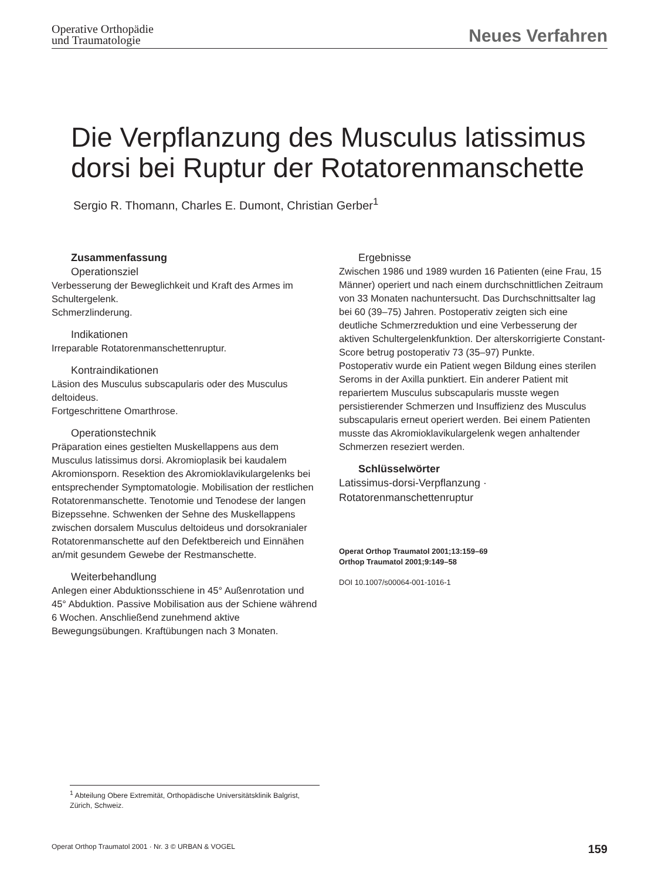Operative Orthopädie
und Traumatologie
Neues Verfahren
Die Verpflanzung des Musculus latissimus dorsi bei Ruptur der Rotatorenmanschette
Sergio R. Thomann, Charles E. Dumont, Christian Gerber<sup>1</sup>
Zusammenfassung
Operationsziel
Verbesserung der Beweglichkeit und Kraft des Armes im Schultergelenk.
Schmerzlinderung.
Indikationen
Irreparable Rotatorenmanschettenruptur.
Kontraindikationen
Läsion des Musculus subscapularis oder des Musculus deltoideus.
Fortgeschrittene Omarthrose.
Operationstechnik
Präparation eines gestielten Muskellappens aus dem Musculus latissimus dorsi. Akromioplasik bei kaudalem Akromionsporn. Resektion des Akromioklavikulargelenks bei entsprechender Symptomatologie. Mobilisation der restlichen Rotatorenmanschette. Tenotomie und Tenodese der langen Bizepssehne. Schwenken der Sehne des Muskellappens zwischen dorsalem Musculus deltoideus und dorsokranialer Rotatorenmanschette auf den Defektbereich und Einnähen an/mit gesundem Gewebe der Restmanschette.
Weiterbehandlung
Anlegen einer Abduktionsschiene in 45° Außenrotation und 45° Abduktion. Passive Mobilisation aus der Schiene während 6 Wochen. Anschließend zunehmend aktive Bewegungsübungen. Kraftübungen nach 3 Monaten.
Ergebnisse
Zwischen 1986 und 1989 wurden 16 Patienten (eine Frau, 15 Männer) operiert und nach einem durchschnittlichen Zeitraum von 33 Monaten nachuntersucht. Das Durchschnittsalter lag bei 60 (39–75) Jahren. Postoperativ zeigten sich eine deutliche Schmerzreduktion und eine Verbesserung der aktiven Schultergelenkfunktion. Der alterskorrigierte Constant-Score betrug postoperativ 73 (35–97) Punkte.
Postoperativ wurde ein Patient wegen Bildung eines sterilen Seroms in der Axilla punktiert. Ein anderer Patient mit repariertem Musculus subscapularis musste wegen persistierender Schmerzen und Insuffizienz des Musculus subscapularis erneut operiert werden. Bei einem Patienten musste das Akromioklavikulargelenk wegen anhaltender Schmerzen reseziert werden.
Schlüsselwörter
Latissimus-dorsi-Verpflanzung · Rotatorenmanschettenruptur
Operat Orthop Traumatol 2001;13:159–69
Orthop Traumatol 2001;9:149–58
DOI 10.1007/s00064-001-1016-1
<sup>1</sup> Abteilung Obere Extremität, Orthopädische Universitätsklinik Balgrist, Zürich, Schweiz.
Operat Orthop Traumatol 2001 · Nr. 3 © URBAN & VOGEL 159